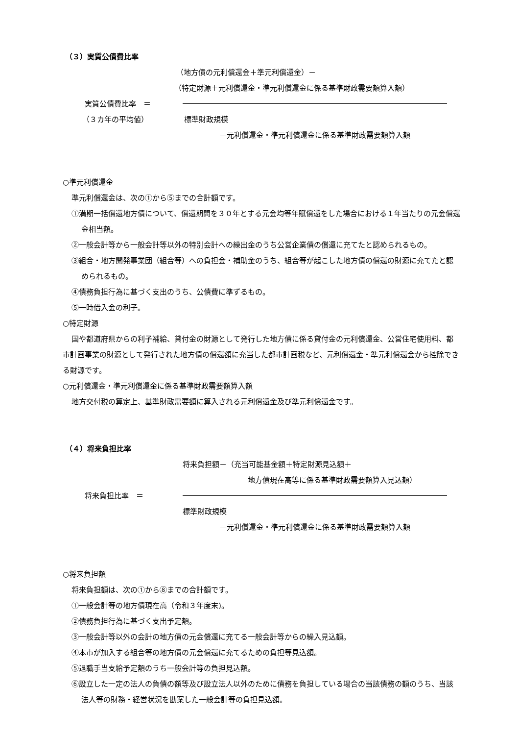（３）実質公債費比率
（地方債の元利償還金＋準元利償還金）－
（特定財源＋元利償還金・準元利償還金に係る基準財政需要額算入額）
実質公債費比率　＝
（３カ年の平均値） 標準財政規模
－元利償還金・準元利償還金に係る基準財政需要額算入額
○準元利償還金
準元利償還金は、次の①から⑤までの合計額です。
①満期一括償還地方債について、償還期間を３０年とする元金均等年賦償還をした場合における１年当たりの元金償還金相当額。
②一般会計等から一般会計等以外の特別会計への繰出金のうち公営企業債の償還に充てたと認められるもの。
③組合・地方開発事業団（組合等）への負担金・補助金のうち、組合等が起こした地方債の償還の財源に充てたと認められるもの。
④債務負担行為に基づく支出のうち、公債費に準ずるもの。
⑤一時借入金の利子。
○特定財源
国や都道府県からの利子補給、貸付金の財源として発行した地方債に係る貸付金の元利償還金、公営住宅使用料、都市計画事業の財源として発行された地方債の償還額に充当した都市計画税など、元利償還金・準元利償還金から控除できる財源です。
○元利償還金・準元利償還金に係る基準財政需要額算入額
地方交付税の算定上、基準財政需要額に算入される元利償還金及び準元利償還金です。
（４）将来負担比率
将来負担額－（充当可能基金額＋特定財源見込額＋
地方債現在高等に係る基準財政需要額算入見込額）
将来負担比率　＝
標準財政規模
－元利償還金・準元利償還金に係る基準財政需要額算入額
○将来負担額
将来負担額は、次の①から⑧までの合計額です。
①一般会計等の地方債現在高（令和３年度末)。
②債務負担行為に基づく支出予定額。
③一般会計等以外の会計の地方債の元金償還に充てる一般会計等からの繰入見込額。
④本市が加入する組合等の地方債の元金償還に充てるための負担等見込額。
⑤退職手当支給予定額のうち一般会計等の負担見込額。
⑥設立した一定の法人の負債の額等及び設立法人以外のために債務を負担している場合の当該債務の額のうち、当該法人等の財務・経営状況を勘案した一般会計等の負担見込額。